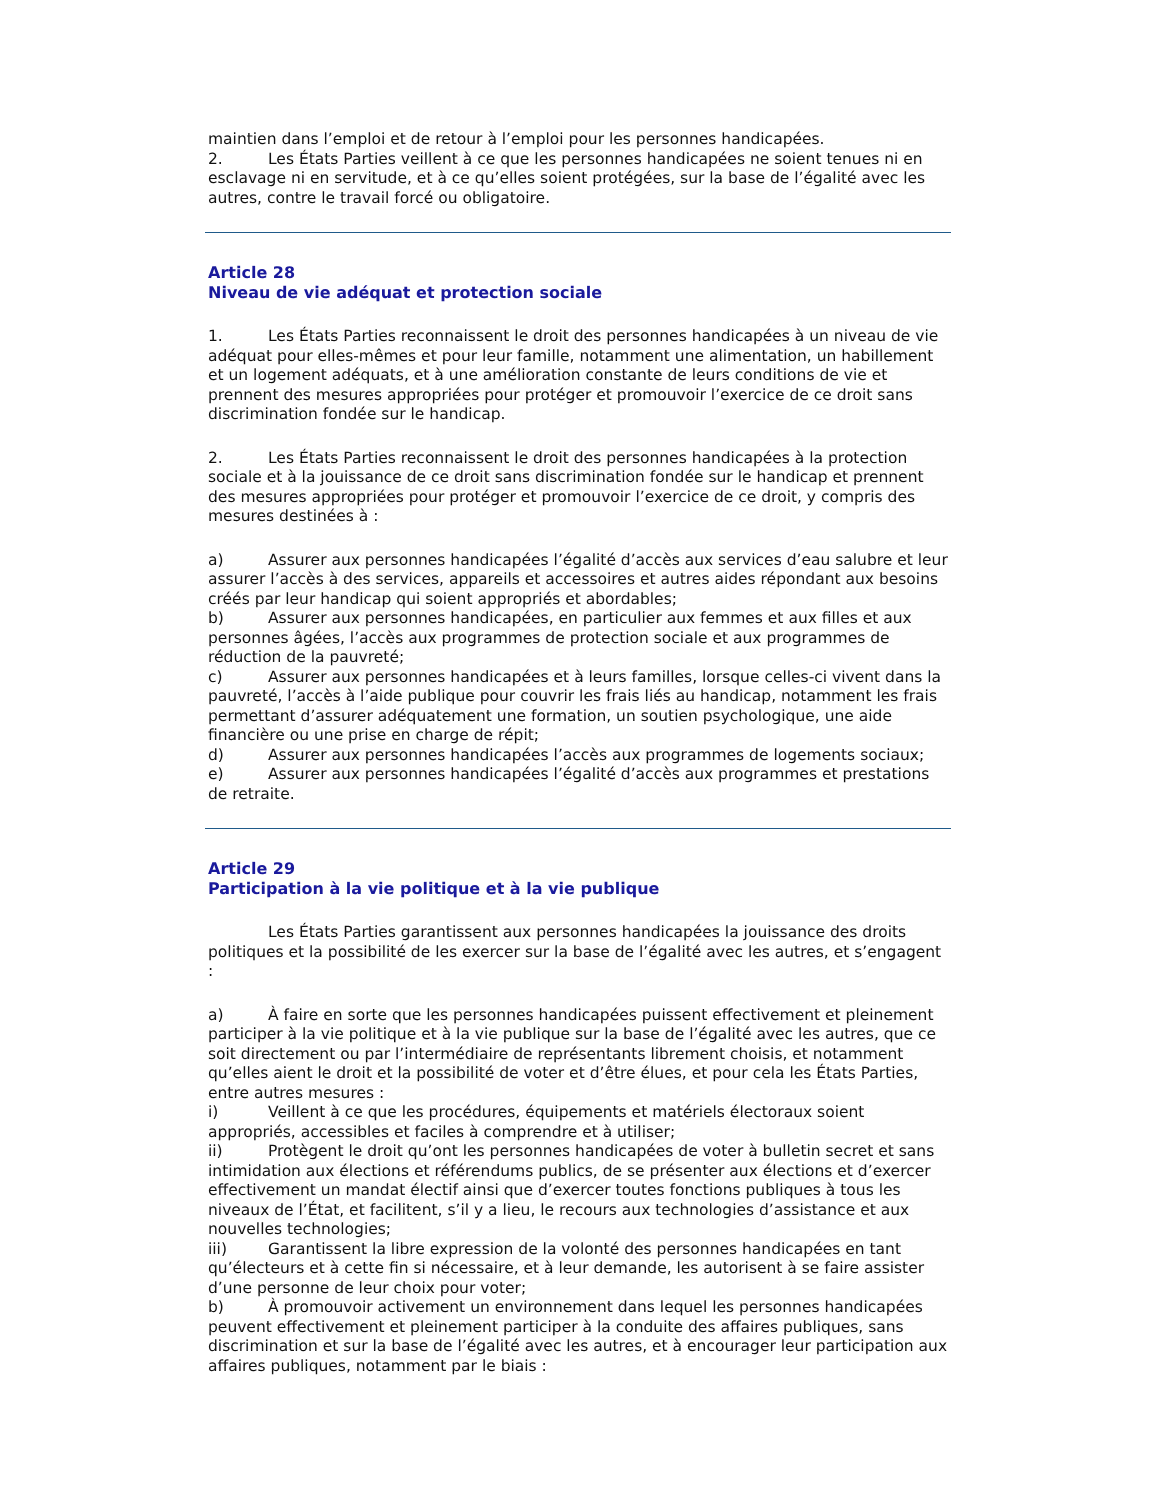maintien dans l’emploi et de retour à l’emploi pour les personnes handicapées.
2. Les États Parties veillent à ce que les personnes handicapées ne soient tenues ni en esclavage ni en servitude, et à ce qu’elles soient protégées, sur la base de l’égalité avec les autres, contre le travail forcé ou obligatoire.
Article 28
Niveau de vie adéquat et protection sociale
1. Les États Parties reconnaissent le droit des personnes handicapées à un niveau de vie adéquat pour elles-mêmes et pour leur famille, notamment une alimentation, un habillement et un logement adéquats, et à une amélioration constante de leurs conditions de vie et prennent des mesures appropriées pour protéger et promouvoir l’exercice de ce droit sans discrimination fondée sur le handicap.
2. Les États Parties reconnaissent le droit des personnes handicapées à la protection sociale et à la jouissance de ce droit sans discrimination fondée sur le handicap et prennent des mesures appropriées pour protéger et promouvoir l’exercice de ce droit, y compris des mesures destinées à :
a) Assurer aux personnes handicapées l’égalité d’accès aux services d’eau salubre et leur assurer l’accès à des services, appareils et accessoires et autres aides répondant aux besoins créés par leur handicap qui soient appropriés et abordables;
b) Assurer aux personnes handicapées, en particulier aux femmes et aux filles et aux personnes âgées, l’accès aux programmes de protection sociale et aux programmes de réduction de la pauvreté;
c) Assurer aux personnes handicapées et à leurs familles, lorsque celles-ci vivent dans la pauvreté, l’accès à l’aide publique pour couvrir les frais liés au handicap, notamment les frais permettant d’assurer adéquatement une formation, un soutien psychologique, une aide financière ou une prise en charge de répit;
d) Assurer aux personnes handicapées l’accès aux programmes de logements sociaux;
e) Assurer aux personnes handicapées l’égalité d’accès aux programmes et prestations de retraite.
Article 29
Participation à la vie politique et à la vie publique
Les États Parties garantissent aux personnes handicapées la jouissance des droits politiques et la possibilité de les exercer sur la base de l’égalité avec les autres, et s’engagent :
a) À faire en sorte que les personnes handicapées puissent effectivement et pleinement participer à la vie politique et à la vie publique sur la base de l’égalité avec les autres, que ce soit directement ou par l’intermédiaire de représentants librement choisis, et notamment qu’elles aient le droit et la possibilité de voter et d’être élues, et pour cela les États Parties, entre autres mesures :
i) Veillent à ce que les procédures, équipements et matériels électoraux soient appropriés, accessibles et faciles à comprendre et à utiliser;
ii) Protègent le droit qu’ont les personnes handicapées de voter à bulletin secret et sans intimidation aux élections et référendums publics, de se présenter aux élections et d’exercer effectivement un mandat électif ainsi que d’exercer toutes fonctions publiques à tous les niveaux de l’État, et facilitent, s’il y a lieu, le recours aux technologies d’assistance et aux nouvelles technologies;
iii) Garantissent la libre expression de la volonté des personnes handicapées en tant qu’électeurs et à cette fin si nécessaire, et à leur demande, les autorisent à se faire assister d’une personne de leur choix pour voter;
b) À promouvoir activement un environnement dans lequel les personnes handicapées peuvent effectivement et pleinement participer à la conduite des affaires publiques, sans discrimination et sur la base de l’égalité avec les autres, et à encourager leur participation aux affaires publiques, notamment par le biais :